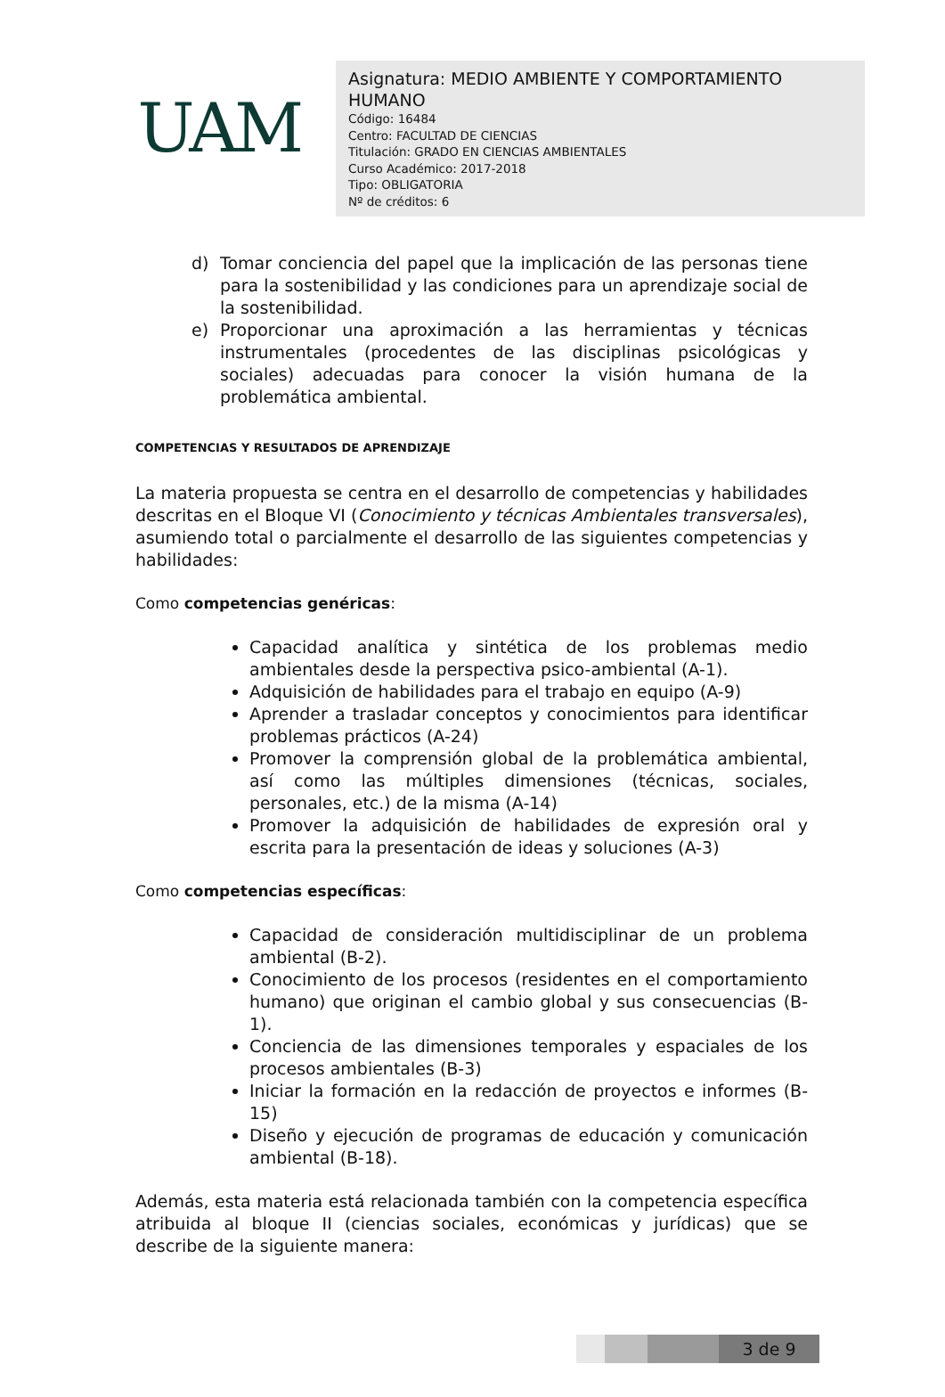UAM
Asignatura: MEDIO AMBIENTE Y COMPORTAMIENTO HUMANO
Código: 16484
Centro: FACULTAD DE CIENCIAS
Titulación: GRADO EN CIENCIAS AMBIENTALES
Curso Académico: 2017-2018
Tipo: OBLIGATORIA
Nº de créditos: 6
d) Tomar conciencia del papel que la implicación de las personas tiene para la sostenibilidad y las condiciones para un aprendizaje social de la sostenibilidad.
e) Proporcionar una aproximación a las herramientas y técnicas instrumentales (procedentes de las disciplinas psicológicas y sociales) adecuadas para conocer la visión humana de la problemática ambiental.
COMPETENCIAS Y RESULTADOS DE APRENDIZAJE
La materia propuesta se centra en el desarrollo de competencias y habilidades descritas en el Bloque VI (Conocimiento y técnicas Ambientales transversales), asumiendo total o parcialmente el desarrollo de las siguientes competencias y habilidades:
Como competencias genéricas:
Capacidad analítica y sintética de los problemas medio ambientales desde la perspectiva psico-ambiental (A-1).
Adquisición de habilidades para el trabajo en equipo (A-9)
Aprender a trasladar conceptos y conocimientos para identificar problemas prácticos (A-24)
Promover la comprensión global de la problemática ambiental, así como las múltiples dimensiones (técnicas, sociales, personales, etc.) de la misma (A-14)
Promover la adquisición de habilidades de expresión oral y escrita para la presentación de ideas y soluciones (A-3)
Como competencias específicas:
Capacidad de consideración multidisciplinar de un problema ambiental (B-2).
Conocimiento de los procesos (residentes en el comportamiento humano) que originan el cambio global y sus consecuencias (B-1).
Conciencia de las dimensiones temporales y espaciales de los procesos ambientales (B-3)
Iniciar la formación en la redacción de proyectos e informes (B-15)
Diseño y ejecución de programas de educación y comunicación ambiental (B-18).
Además, esta materia está relacionada también con la competencia específica atribuida al bloque II (ciencias sociales, económicas y jurídicas) que se describe de la siguiente manera:
3 de 9